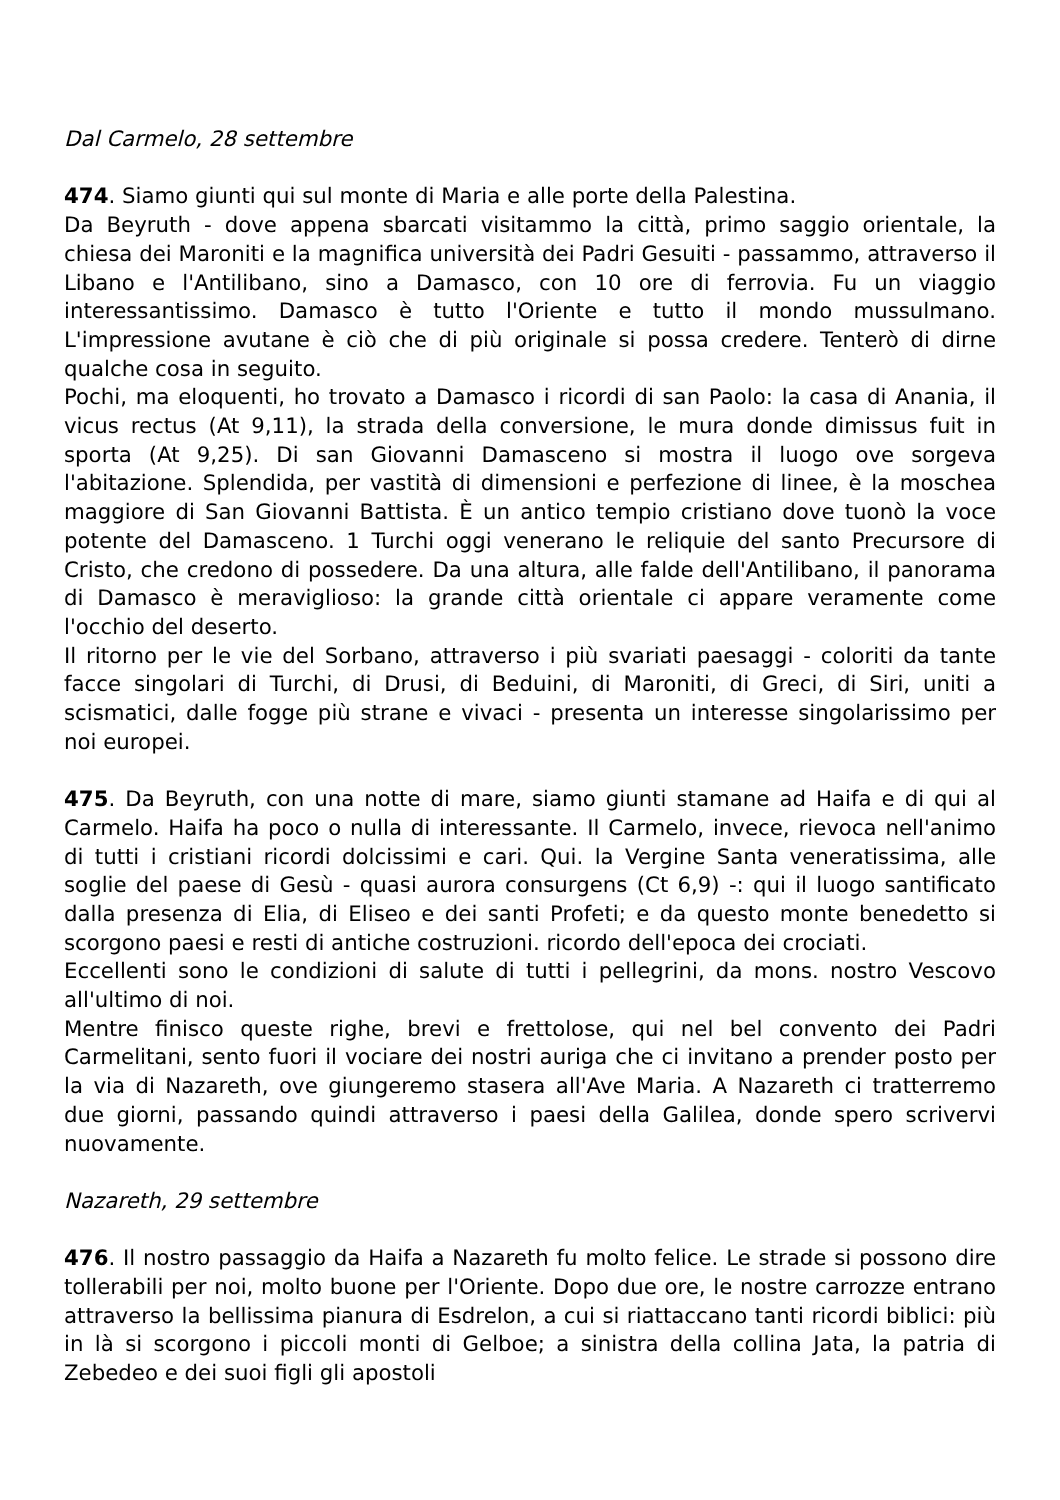Dal Carmelo, 28 settembre
474. Siamo giunti qui sul monte di Maria e alle porte della Palestina.
Da Beyruth - dove appena sbarcati visitammo la città, primo saggio orientale, la chiesa dei Maroniti e la magnifica università dei Padri Gesuiti - passammo, attraverso il Libano e l'Antilibano, sino a Damasco, con 10 ore di ferrovia. Fu un viaggio interessantissimo. Damasco è tutto l'Oriente e tutto il mondo mussulmano. L'impressione avutane è ciò che di più originale si possa credere. Tenterò di dirne qualche cosa in seguito.
Pochi, ma eloquenti, ho trovato a Damasco i ricordi di san Paolo: la casa di Anania, il vicus rectus (At 9,11), la strada della conversione, le mura donde dimissus fuit in sporta (At 9,25). Di san Giovanni Damasceno si mostra il luogo ove sorgeva l'abitazione. Splendida, per vastità di dimensioni e perfezione di linee, è la moschea maggiore di San Giovanni Battista. È un antico tempio cristiano dove tuonò la voce potente del Damasceno. 1 Turchi oggi venerano le reliquie del santo Precursore di Cristo, che credono di possedere. Da una altura, alle falde dell'Antilibano, il panorama di Damasco è meraviglioso: la grande città orientale ci appare veramente come l'occhio del deserto.
Il ritorno per le vie del Sorbano, attraverso i più svariati paesaggi - coloriti da tante facce singolari di Turchi, di Drusi, di Beduini, di Maroniti, di Greci, di Siri, uniti a scismatici, dalle fogge più strane e vivaci - presenta un interesse singolarissimo per noi europei.
475. Da Beyruth, con una notte di mare, siamo giunti stamane ad Haifa e di qui al Carmelo. Haifa ha poco o nulla di interessante. Il Carmelo, invece, rievoca nell'animo di tutti i cristiani ricordi dolcissimi e cari. Qui. la Vergine Santa veneratissima, alle soglie del paese di Gesù - quasi aurora consurgens (Ct 6,9) -: qui il luogo santificato dalla presenza di Elia, di Eliseo e dei santi Profeti; e da questo monte benedetto si scorgono paesi e resti di antiche costruzioni. ricordo dell'epoca dei crociati.
Eccellenti sono le condizioni di salute di tutti i pellegrini, da mons. nostro Vescovo all'ultimo di noi.
Mentre finisco queste righe, brevi e frettolose, qui nel bel convento dei Padri Carmelitani, sento fuori il vociare dei nostri auriga che ci invitano a prender posto per la via di Nazareth, ove giungeremo stasera all'Ave Maria. A Nazareth ci tratterremo due giorni, passando quindi attraverso i paesi della Galilea, donde spero scrivervi nuovamente.
Nazareth, 29 settembre
476. Il nostro passaggio da Haifa a Nazareth fu molto felice. Le strade si possono dire tollerabili per noi, molto buone per l'Oriente. Dopo due ore, le nostre carrozze entrano attraverso la bellissima pianura di Esdrelon, a cui si riattaccano tanti ricordi biblici: più in là si scorgono i piccoli monti di Gelboe; a sinistra della collina Jata, la patria di Zebedeo e dei suoi figli gli apostoli